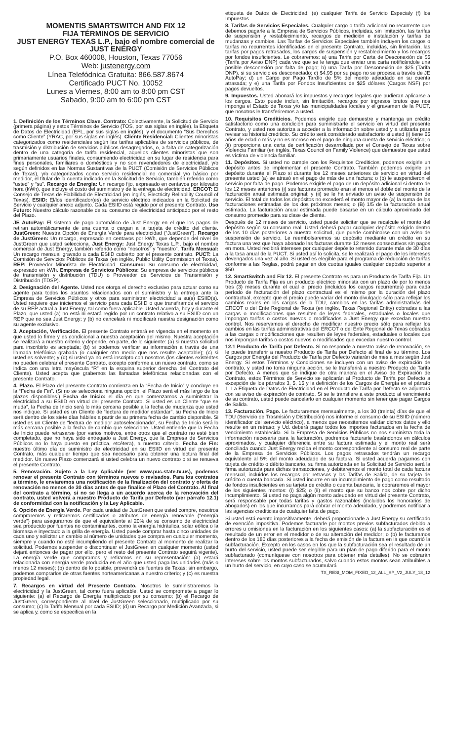MOMENTIS SMARTSWITCH AND FIX 12
FIJA TÉRMINOS DE SERVICIO
JUST ENERGY TEXAS L.P., bajo el nombre comercial de JUST ENERGY
P.O. Box 460008, Houston, Texas 77056
Web: justenergy.com
Línea Telefódnica Gratuita: 866.587.8674
Certificado PUCT No. 10052
Lunes a Viernes, 8:00 am to 8:00 pm CST
Sabado, 9:00 am to 6:00 pm CST
1. Definición de los Términos Clave. Contrato: Colectivamente, la Solicitud de Servicio (primera página) y estos Términos de Servicio (TOS, por sus siglas en inglés), la Etiqueta de Datos de Electricidad (EFL, por sus siglas en inglés), y el documento “Sus Derechos como Cliente” (YRAC, por sus siglas en inglés). Cliente Residencial: Clientes minoristas categorizados como residenciales según las tarifas aplicables de servicios públicos, de trasmisión y distribución de servicios públicos desagregados, o, a falta de categorización dentro de una categoría de tarifa residencial, aquellos clientes minoristas que son primariamente usuarios finales, consumiendo electricidad en su lugar de residencia para fines personales, familiares o domésticos y no son revendedores de electricidad, y/o según definidos en las Normas Sustantivas de la PUCT (Comisión de Servicios Públicos de Texas), y/o categorizados como servicio residencial no comercial y/o básico por medidor, el titular de la cuenta indicado en la Solicitud de Servicio, también referido como “usted” y “su”. Recargo de Energía: Un recargo fijo, expresado en centavos por kilovatio hora (kWh), que incluye el costo del suministro y de la entrega de electricidad. ERCOT: El Consejo de Texas de Fiabilidad de Electricidad (en inglés, Electricity Reliability Council of Texas). ESIID: El/los identificador(es) de servicio eléctrico indicados en la Solicitud de Servicio y cualquier anexo adjunto. Cada ESIID está regido por el presente Contrato. Uso Futuro: Nuestro cálculo razonable de su consumo de electricidad anticipado por el resto del Plazo.
JE AutoPay: El sistema de pago automático de Just Energy en el que los pagos de retiran automáticamente de una cuenta o cargan a la tarjeta de crédito del cliente. JustGreen: Nuestra Opción de Energía Verde para electricidad (“JustGreen”). Recargo de JustGreen: Un recargo, expresado en centavos por kWh, que depende del nivel de JustGreen que usted selecciona. Just Energy: Just Energy Texas L.P., bajo el nombre comercial de Just Energy, también referido como “nosotros” y “nuestro”. Tarifa Mensual: Un recargo mensual gravado a cada ESIID cubierto por el presente contrato. PUCT: La Comisión de Servicios Públicos de Texas (en inglés, Public Utility Commission of Texas). REP: Proveedor Minorista de Electricidad. Consumo: Su consumo de electricidad, expresado en kWh. Empresa de Servicios Públicos: Su empresa de servicios públicos de transmisión y distribución (TDU) o Proveedor de Servicios de Transmisión y Distribución (TDSP).
2. Designación del Agente. Usted nos otorga el derecho exclusivo para actuar como su agente para todos los asuntos relacionados con el suministro y la entrega ante la Empresa de Servicios Públicos y otros para suministrar electricidad a su(s) ESIID(s). Usted requiere que iniciemos el servicio para cada ESIID o que transfiramos el servicio de su REP actual a Just Energy, tal como fuera aplicable. Usted acuerda, hoy y durante el Plazo, que usted (a) no está ni estará regido por un contrato relativo a su ESIID con un REP que no sea Just Energy; y (b) no cancelará ni modificará nuestra designación como su agente exclusivo.
3. Aceptación, Verificación. El presente Contrato entrará en vigencia en el momento en que usted lo firme y es condicional a nuestra aceptación del mismo. Nuestra aceptación se realizará a nuestro criterio y depende, en parte, de lo siguiente: (a) si nuestra solicitud para inscribirlo es aceptada; (b) si podemos verificar su información a través de una llamada telefónica grabada (o cualquier otro medio que nos resulte aceptable); (c) si usted es solvente; y (d) si usted ya no está inscripto con nosotros (los clientes existentes no pueden celebrar el presente Contrato, excepto conforme a un nuevo contrato, como se indica con una letra mayúscula “R” en la esquina superior derecha del Contrato del Cliente). Usted acepta que grabemos las llamadas telefónicas relacionadas con el presente Contrato.
4. Plazo. El Plazo del presente Contrato comienza en la “Fecha de Inicio” y concluye en la “Fecha de Fin”. (Si no se selecciona ninguna opción, el Plazo será el más largo de los plazos disponibles.) Fecha de Inicio: el día en que comenzamos a suministrar la electricidad a su ESIID en virtud del presente Contrato. Si usted es un Cliente “que se muda”, la Fecha de Inicio será lo más cercana posible a la fecha de mudanza que usted nos indique. Si usted es un Cliente de “lectura de medidor estándar”, su Fecha de Inicio será dentro de los siete días hábiles a partir de su primera fecha de cambio disponible. Si usted es un Cliente de “lectura de medidor autoseleccionado”, su Fecha de Inicio será lo más cercana posible a la fecha de cambio que seleccione. Usted entiende que la Fecha de Inicio puede retrasarse (por varios motivos, entre otros que el contrato no esté bien completado, que no haya sido entregado a Just Energy, que la Empresa de Servicios Públicos no lo haya puesto en práctica, etcétera), a nuestro criterio. Fecha de Fin: nuestro último día de suministro de electricidad en su ESIID en virtud del presente Contrato, más cualquier tiempo que sea necesario para obtener una lectura final del medidor. Un nuevo Plazo comenzará si usted celebra un nuevo contrato o si se renueva el presente Contrato.
5. Renovación. Sujeto a la Ley Aplicable (ver www.puc.state.tx.us), podemos renovar el presente Contrato con términos nuevos o revisados. Para los contratos a término, le enviaremos una notificación de la finalización del contrato y oferta de renovación no menos de 30 días antes de que finalice el Plazo del Contrato. Al final del contrato a término, si no se llega a un acuerdo acerca de la renovación del contrato, usted volverá a nuestro Producto de Tarifa por Defecto (ver párrafo 12.1) de conformidad con la notificación y la Ley Aplicable.
6. Opción de Energía Verde. Por cada unidad de JustGreen que usted compre, nosotros compraremos y retiraremos certificados o atributos de energía renovable (“energía verde”) para asegurarnos de que el equivalente al 20% de su consumo de electricidad sea producido por fuentes no contaminantes, como la energía hidráulica, solar eólica o la biomasa e inyectado a la grilla de energía. Usted puede comprar hasta cinco unidades de cada uno y solicitar un cambio al número de unidades que compra en cualquier momento, siempre y cuando no esté incumpliendo el presente Contrato al momento de realizar la solicitud. Podemos suspender o discontinuar el JustGreen en cualquier momento (usted dejará entonces de pagar por ello, pero el resto del presente Contrato seguirá vigente). La energía verde que compramos y retiramos en su representación: (a) estará relacionada con energía verde producida en el año que usted paga las unidades (más o menos 12 meses); (b) dentro de lo posible, provendrá de fuentes de Texas; sin embargo, podemos comprarlos de otras fuentes norteamericanas a nuestro criterio; y (c) es nuestra propiedad legal.
7. Recargos en virtud del Presente Contrato. Nosotros le suministraremos la electricidad y la JustGreen, tal como fuera aplicable. Usted se compromete a pagar lo siguiente: (a) el Recargo de Energía multiplicado por su consumo; (b) el Recargo de JustGreen, correspondiente al nivel de JustGreen seleccionado, multiplicado por su consumo; (c) la Tarifa Mensual por cada ESIID; (d) un Recargo por Medición Avanzada, si se aplica y, como se especifica en la
etiqueta de Datos de Electricidad, (e) cualquier Tarifa de Servicio Especialy (f) los Impuestos.
8. Tarifas de Servicios Especiales. Cualquier cargo o tarifa adicional no recurrente que debemos pagarle a la Empresa de Servicios Públicos, incluidas, sin limitación, las tarifas de suspensión y restablecimiento, recargos de medición e instalación y tarifas de mudanzas y cambios. Las Tarifas de Servicios Especiales también incluyen los cargos o tarifas no recurrentes identificadas en el presente Contrato, incluidas, sin limitación, las tarifas por pagos retrasados, los cargos de suspensión y restablecimiento y los recargos por fondos insuficientes. Le cobraremos: a) una Tarifa por Carta de Desconexión de $5 (Tarifa por Aviso DNP) cada vez que se le tenga que enviar una carta notificándole una posible desconexión por falta de pago; b) una Tarifa por Desconexión de $25 (Tarifa DNP), si su servicio es desconectado; c) $4.95 por su pago no se procesa a través de JE AutoPay; d) un Cargo por Pago Tardío de 5% del monto adeudado en su cuenta atrasada; y e) una Tarifa por Fondos Insuficientes de $25 dólares (Cargos NSF) por pagos devueltos.
9. Impuestos. Usted abonará los impuestos y recargos legales que pudieran aplicarse a los cargos. Esto puede incluir, sin limitación, recargos por ingresos brutos que nos imponga el Estado de Texas y/o las municipalidades locales y el gravamen de la PUCT, que nosotros le transferiremos a usted.
10. Requisitos Crediticios. Podemos exigirle que demuestre y mantenga un crédito satisfactorio como una condición para suministrarle el servicio en virtud del presente Contrato, y usted nos autoriza a acceder a la información sobre usted y a utilizarla para revisar su historial crediticio. Su crédito será considerado satisfactorio si usted (i) tiene 65 años de edad o más y no es moroso en el pago de ninguna cuenta de servicio eléctrico; o (ii) proporciona una carta de certificación desarrollada por el Consejo de Texas sobre Violencia Familiar (en inglés, Texas Council on Family Violence) que demuestre que usted es víctima de violencia familiar.
11. Depósitos. Si usted no cumple con los Requisitos Crediticios, podemos exigirle un depósito antes de implementar el presente Contrato. También podemos exigirle un depósito durante el Plazo si durante los 12 meses anteriores de servicio en virtud del presente usted (a) se atrasó en el pago de más de una factura; o (b) le suspendieron el servicio por falta de pago. Podemos exigirle el pago de un depósito adicional si dentro de los 12 meses anteriores (i) sus facturas promedio eran al menos el doble del monto de la facturación anual estimada original; y (ii) se le ha enviado un aviso de suspensión de servicio. El total de todos los depósitos no excederá el monto mayor de (a) la suma de las facturaciones estimadas de los dos próximos meses; o (B) 1/5 de la facturación anual estimada. La facturación anual estimada puede basarse en un cálculo aproximado del consumo promedio para su clase de cliente.
Después de 12 meses de servicio, usted puede solicitar que se recalcule el monto del depósito según su consumo real. Usted deberá pagar cualquier depósito exigido dentro de los 10 días posteriores a nuestra solicitud, que puede combinarse con un aviso de suspensión de servicio. Le reembolsaremos su depósito mediante un crédito en su factura una vez que haya abonado las facturas durante 12 meses consecutivos sin pagos en mora. Usted recibirá intereses por cualquier depósito retenido durante más de 30 días a la tasa anual de la PUCT. Si usted así lo solicita, se le realizará el pago de los intereses devengados una vez al año. Si usted es elegible para el programa de reducción de tarifas conforme a las Reglas, podrá pagar en dos cuotas iguales cualquier depósito superior a $50.
12. SmartSwitch and Fix 12. El presente Contrato es para un Producto de Tarifa Fija. Un Producto de Tarifa Fija es un producto eléctrico minorista con un plazo de por lo menos tres (3) meses durante el cual el precio (incluidos los cargos recurrentes) para cada período de facturación del plazo contractual es el mismo por la duración del plazo contractual, excepto que el precio puede variar del monto divulgado sólo para reflejar los cambios reales en los cargos de la TDU, cambios en las tarifas administrativas del ERCOT o del Ente Regional de Texas (en inglés, Texas Regional Entity) cobradas a las cargas o modificaciones que resulten de leyes federales, estaduales o locales que impongan tarifas o costos nuevos o modificados a Just Energy que excedan nuestro control. Nos reservamos el derecho de modificar nuestro precio sólo para reflejar los cambios en las tarifas administrativas del ERCOT o del Ente Regional de Texas cobradas a las cargas o modificaciones que resulten de leyes federales, estaduales o locales que nos impongan tarifas o costos nuevos o modificados que excedan nuestro control.
12.1 Producto de Tarifa por Defecto. Si no responde a nuestro aviso de renovación, se le puede transferir a nuestro Producto de Tarifa por Defecto al final de su término. Los Cargos por Energía del Producto de Tarifa por Defecto variarán de mes a mes según Just Energy. Si estos Términos y Condiciones se incluyen con un aviso de expiración de contrato, y usted no toma ninguna acción, se le transferirá a nuestro Producto de Tarifa por Defecto. A menos que se indique de otra manera en el Aviso de Expiración de Contrato, estos Términos de Servicio se aplicarán al Producto de Tarifa por Defecto a excepción de los párrafos 3, 5, 15 y la definición de los Cargos de Energía en el párrafo 1. La Etiqueta de Datos de Electricidad en el Producto de Tarifa por Defecto se adjuntará con su aviso de expiración de contrato. Si se le transfiere a este producto al vencimiento de su contrato, usted puede cancelarlo en cualquier momento sin tener que pagar Cargos de Salida.
13. Facturación, Pago. Le facturaremos mensualmente, a los 30 (treinta) días de que el TDU (Servicio de Trasmisión y Distribución) nos informe el consumo de su ESIID (número identificador del servicio eléctrico), a menos que necesitemos validar dichos datos y ello resulte en un retraso; y Ud. deberá pagar todos los importes facturados en la fecha de vencimiento establecida. Si la Empresa de Servicios Públicos no nos suministra toda la información necesaria para la facturación, podremos facturarle basándonos en cálculos aproximados, y cualquier diferencia entre su factura estimada y el monto real será conciliada cuando Just Energy reciba el monto correspondiente al consumo real de parte de la Empresa de Servicios Públicos. Los pagos retrasados tendrán un recargo equivalente al 5% del monto adeudado de su factura. Si usted acuerda pagarnos con tarjeta de crédito o débito bancario, su firma autorizada en la Solicitud de Servicio será la firma autorizada para dichas transacciones, y debitaremos el monto total de cada factura mensual, incluidos los recargos por retrasos y las Tarifas de Salida, de su tarjeta de crédito o cuenta bancaria. Si usted incurre en un incumplimiento de pago como resultado de fondos insuficientes en su tarjeta de crédito o cuenta bancaria, le cobraremos el mayor de los siguientes montos: (i) $25; o (ii) el monto que su banco nos cobre por dicho incumplimiento. Si usted no paga algún monto adeudado en virtud del presente Contrato, será responsable por todas tarifas y gastos razonables (incluidos los honorarios de abogados) en los que incurramos para cobrar el monto adeudado, y podremos notificar a las agencias crediticias de cualquier falta de pago.
Si usted está exento impositivamente, deberá proporcionarle a Just Energy su certificado de exención impositiva. Podemos facturarle por montos previos subfacturados debido a errores u omisiones en la facturación en los siguientes casos: (a) la subfacturación es el resultado de un error en el medidor o de su alteración del medidor; o (b) le facturamos dentro de los 180 días posteriores a la fecha de emisión de la factura en la que ocurrió la subfacturación. Excepto en los casos en los que la subfacturación sea el resultado de un hurto del servicio, usted puede ser elegible para un plan de pago diferido para el monto subfacturado (comuníquese con nosotros para obtener más detalles). No se cobrarán intereses sobre los montos subfacturados, salvo cuando estos montos sean atribuibles a un hurto del servicio, en cuyo caso se acumulará
TX_RESI_MOM_FIXED_12_ALL_SP_V2_JULY_18_12